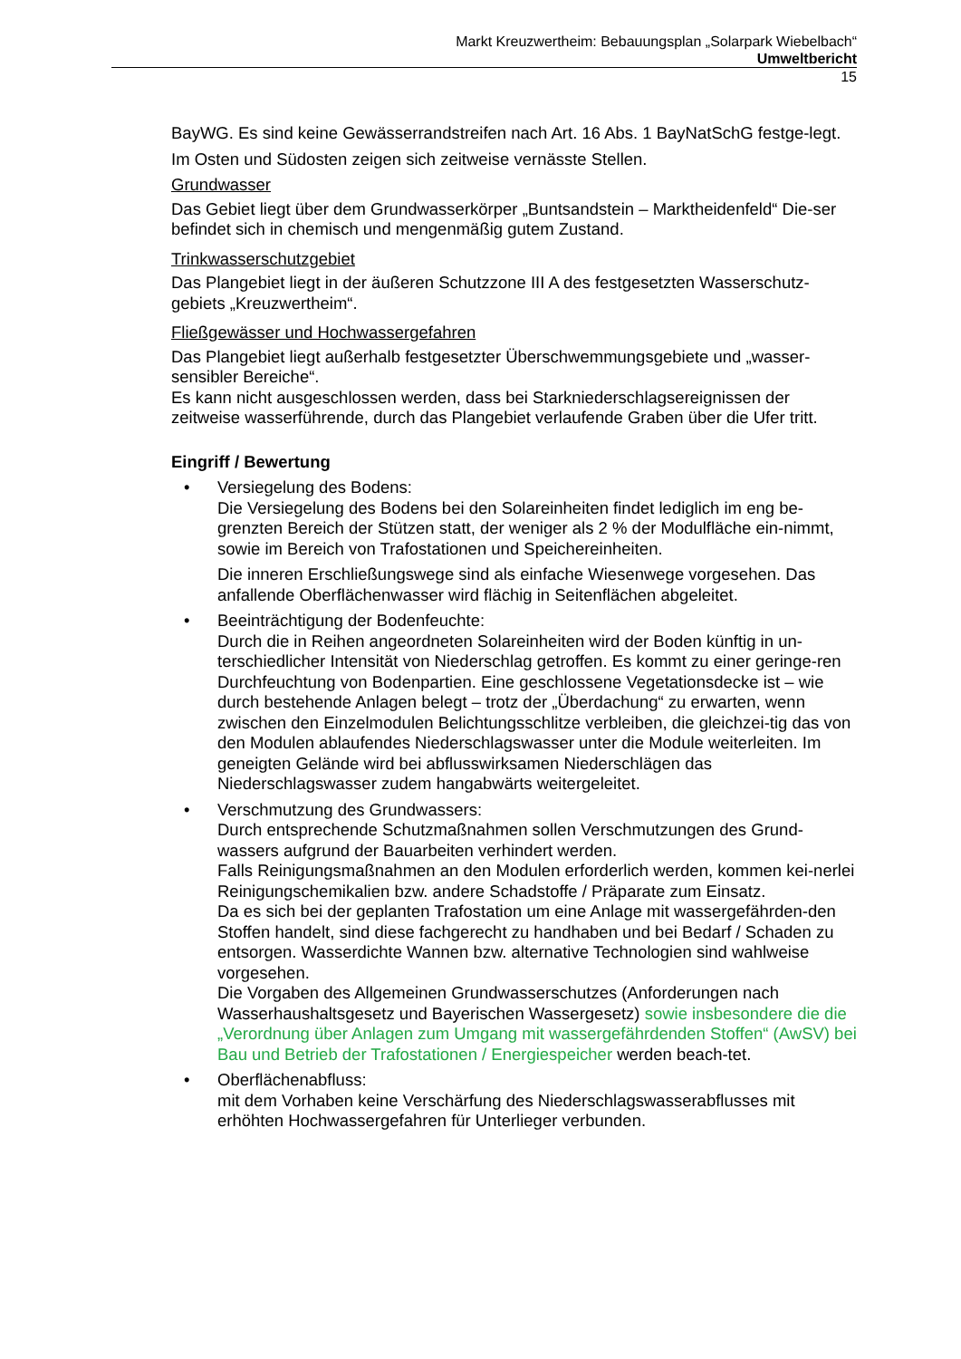Markt Kreuzwertheim: Bebauungsplan „Solarpark Wiebelbach“
Umweltbericht
15
BayWG. Es sind keine Gewässerrandstreifen nach Art. 16 Abs. 1 BayNatSchG festge-legt.
Im Osten und Südosten zeigen sich zeitweise vernässte Stellen.
Grundwasser
Das Gebiet liegt über dem Grundwasserkörper „Buntsandstein – Marktheidenfeld“ Die-ser befindet sich in chemisch und mengenmäßig gutem Zustand.
Trinkwasserschutzgebiet
Das Plangebiet liegt in der äußeren Schutzzone III A des festgesetzten Wasserschutz-gebiets „Kreuzwertheim“.
Fließgewässer und Hochwassergefahren
Das Plangebiet liegt außerhalb festgesetzter Überschwemmungsgebiete und „wasser-sensibler Bereiche“.
Es kann nicht ausgeschlossen werden, dass bei Starkniederschlagsereignissen der zeitweise wasserführende, durch das Plangebiet verlaufende Graben über die Ufer tritt.
Eingriff / Bewertung
• Versiegelung des Bodens:
Die Versiegelung des Bodens bei den Solareinheiten findet lediglich im eng be-grenzten Bereich der Stützen statt, der weniger als 2 % der Modulfläche ein-nimmt, sowie im Bereich von Trafostationen und Speichereinheiten.
Die inneren Erschließungswege sind als einfache Wiesenwege vorgesehen. Das anfallende Oberflächenwasser wird flächig in Seitenflächen abgeleitet.
• Beeinträchtigung der Bodenfeuchte:
Durch die in Reihen angeordneten Solareinheiten wird der Boden künftig in un-terschiedlicher Intensität von Niederschlag getroffen. Es kommt zu einer geringe-ren Durchfeuchtung von Bodenpartien. Eine geschlossene Vegetationsdecke ist – wie durch bestehende Anlagen belegt – trotz der „Überdachung“ zu erwarten, wenn zwischen den Einzelmodulen Belichtungsschlitze verbleiben, die gleichzei-tig das von den Modulen ablaufendes Niederschlagswasser unter die Module weiterleiten. Im geneigten Gelände wird bei abflusswirksamen Niederschlägen das Niederschlagswasser zudem hangabwärts weitergeleitet.
• Verschmutzung des Grundwassers:
Durch entsprechende Schutzmaßnahmen sollen Verschmutzungen des Grund-wassers aufgrund der Bauarbeiten verhindert werden.
Falls Reinigungsmaßnahmen an den Modulen erforderlich werden, kommen kei-nerlei Reinigungschemikalien bzw. andere Schadstoffe / Präparate zum Einsatz.
Da es sich bei der geplanten Trafostation um eine Anlage mit wassergefährden-den Stoffen handelt, sind diese fachgerecht zu handhaben und bei Bedarf / Schaden zu entsorgen. Wasserdichte Wannen bzw. alternative Technologien sind wahlweise vorgesehen.
Die Vorgaben des Allgemeinen Grundwasserschutzes (Anforderungen nach Wasserhaushaltsgesetz und Bayerischen Wassergesetz) sowie insbesondere die die „Verordnung über Anlagen zum Umgang mit wassergefährdenden Stoffen“ (AwSV) bei Bau und Betrieb der Trafostationen / Energiespeicher werden beach-tet.
• Oberflächenabfluss:
mit dem Vorhaben keine Verschärfung des Niederschlagswasserabflusses mit erhöhten Hochwassergefahren für Unterlieger verbunden.